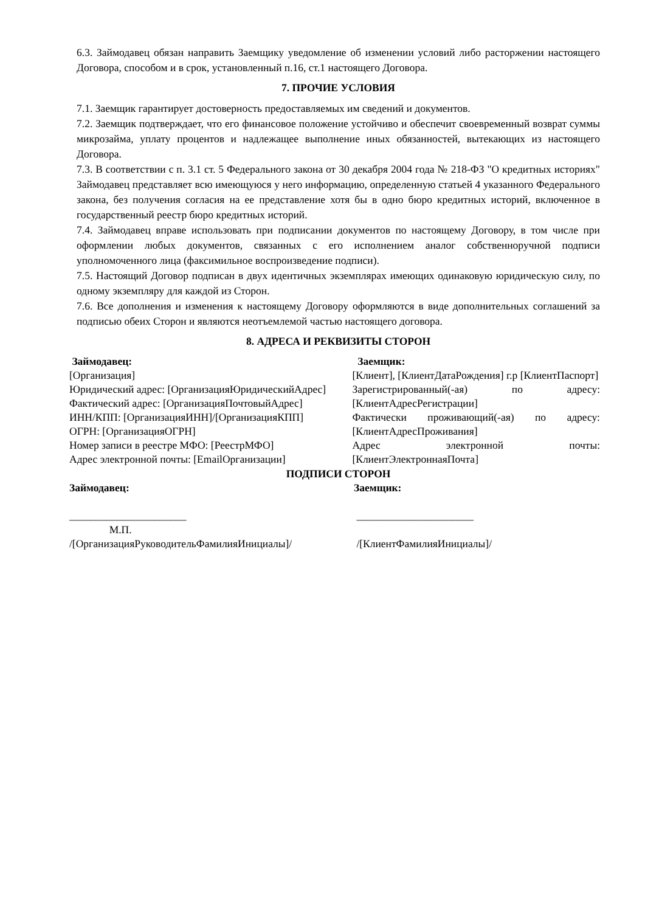6.3. Займодавец обязан направить Заемщику уведомление об изменении условий либо расторжении настоящего Договора, способом и в срок, установленный п.16, ст.1 настоящего Договора.
7. ПРОЧИЕ УСЛОВИЯ
7.1. Заемщик гарантирует достоверность предоставляемых им сведений и документов.
7.2. Заемщик подтверждает, что его финансовое положение устойчиво и обеспечит своевременный возврат суммы микрозайма, уплату процентов и надлежащее выполнение иных обязанностей, вытекающих из настоящего Договора.
7.3. В соответствии с п. 3.1 ст. 5 Федерального закона от 30 декабря 2004 года № 218-ФЗ "О кредитных историях" Займодавец представляет всю имеющуюся у него информацию, определенную статьей 4 указанного Федерального закона, без получения согласия на ее представление хотя бы в одно бюро кредитных историй, включенное в государственный реестр бюро кредитных историй.
7.4. Займодавец вправе использовать при подписании документов по настоящему Договору, в том числе при оформлении любых документов, связанных с его исполнением аналог собственноручной подписи уполномоченного лица (факсимильное воспроизведение подписи).
7.5. Настоящий Договор подписан в двух идентичных экземплярах имеющих одинаковую юридическую силу, по одному экземпляру для каждой из Сторон.
7.6. Все дополнения и изменения к настоящему Договору оформляются в виде дополнительных соглашений за подписью обеих Сторон и являются неотъемлемой частью настоящего договора.
8. АДРЕСА И РЕКВИЗИТЫ СТОРОН
Займодавец:
[Организация]
Юридический адрес: [ОрганизацияЮридическийАдрес]
Фактический адрес: [ОрганизацияПочтовыйАдрес]
ИНН/КПП: [ОрганизацияИНН]/[ОрганизацияКПП]
ОГРН: [ОрганизацияОГРН]
Номер записи в реестре МФО: [РеестрМФО]
Адрес электронной почты: [EmailОрганизации]
Заемщик:
[Клиент], [КлиентДатаРождения] г.р [КлиентПаспорт]
Зарегистрированный(-ая) по адресу: [КлиентАдресРегистрации]
Фактически проживающий(-ая) по адресу: [КлиентАдресПроживания]
Адрес электронной почты: [КлиентЭлектроннаяПочта]
ПОДПИСИ СТОРОН
Займодавец:
______________________
М.П.
/[ОрганизацияРуководительФамилияИнициалы]/
Заемщик:
______________________
/[КлиентФамилияИнициалы]/